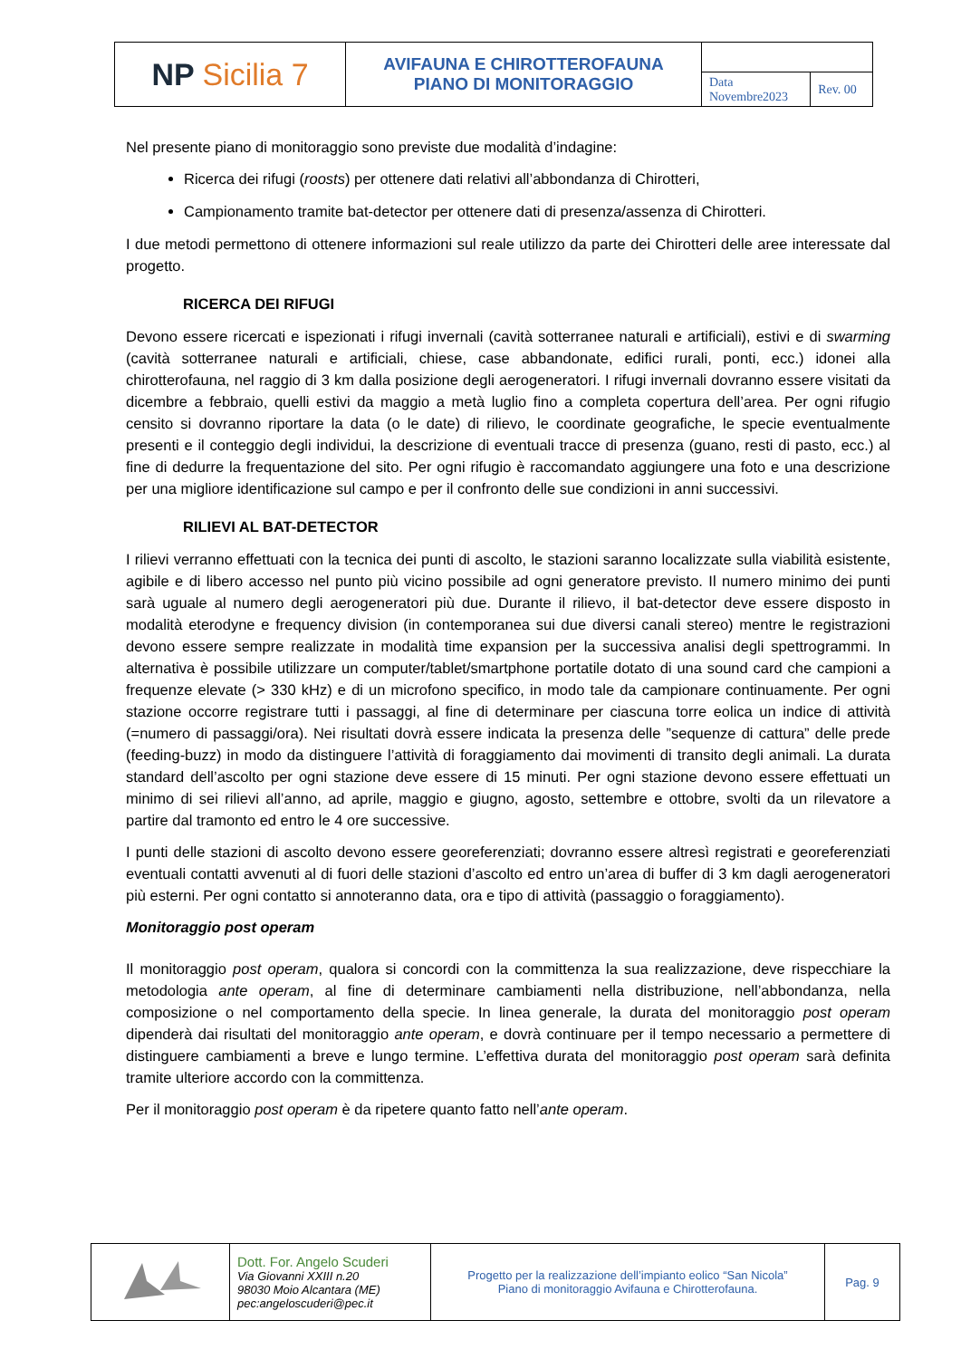| NP Sicilia 7 | AVIFAUNA E CHIROTTEROFAUNA PIANO DI MONITORAGGIO | | |
| | | Data Novembre2023 | Rev. 00 |
Nel presente piano di monitoraggio sono previste due modalità d’indagine:
Ricerca dei rifugi (roosts) per ottenere dati relativi all’abbondanza di Chirotteri,
Campionamento tramite bat-detector per ottenere dati di presenza/assenza di Chirotteri.
I due metodi permettono di ottenere informazioni sul reale utilizzo da parte dei Chirotteri delle aree interessate dal progetto.
RICERCA DEI RIFUGI
Devono essere ricercati e ispezionati i rifugi invernali (cavità sotterranee naturali e artificiali), estivi e di swarming (cavità sotterranee naturali e artificiali, chiese, case abbandonate, edifici rurali, ponti, ecc.) idonei alla chirotterofauna, nel raggio di 3 km dalla posizione degli aerogeneratori. I rifugi invernali dovranno essere visitati da dicembre a febbraio, quelli estivi da maggio a metà luglio fino a completa copertura dell’area. Per ogni rifugio censito si dovranno riportare la data (o le date) di rilievo, le coordinate geografiche, le specie eventualmente presenti e il conteggio degli individui, la descrizione di eventuali tracce di presenza (guano, resti di pasto, ecc.) al fine di dedurre la frequentazione del sito. Per ogni rifugio è raccomandato aggiungere una foto e una descrizione per una migliore identificazione sul campo e per il confronto delle sue condizioni in anni successivi.
RILIEVI AL BAT-DETECTOR
I rilievi verranno effettuati con la tecnica dei punti di ascolto, le stazioni saranno localizzate sulla viabilità esistente, agibile e di libero accesso nel punto più vicino possibile ad ogni generatore previsto. Il numero minimo dei punti sarà uguale al numero degli aerogeneratori più due. Durante il rilievo, il bat-detector deve essere disposto in modalità eterodyne e frequency division (in contemporanea sui due diversi canali stereo) mentre le registrazioni devono essere sempre realizzate in modalità time expansion per la successiva analisi degli spettrogrammi. In alternativa è possibile utilizzare un computer/tablet/smartphone portatile dotato di una sound card che campioni a frequenze elevate (> 330 kHz) e di un microfono specifico, in modo tale da campionare continuamente. Per ogni stazione occorre registrare tutti i passaggi, al fine di determinare per ciascuna torre eolica un indice di attività (=numero di passaggi/ora). Nei risultati dovrà essere indicata la presenza delle ”sequenze di cattura” delle prede (feeding-buzz) in modo da distinguere l’attività di foraggiamento dai movimenti di transito degli animali. La durata standard dell’ascolto per ogni stazione deve essere di 15 minuti. Per ogni stazione devono essere effettuati un minimo di sei rilievi all’anno, ad aprile, maggio e giugno, agosto, settembre e ottobre, svolti da un rilevatore a partire dal tramonto ed entro le 4 ore successive.
I punti delle stazioni di ascolto devono essere georeferenziati; dovranno essere altresì registrati e georeferenziati eventuali contatti avvenuti al di fuori delle stazioni d’ascolto ed entro un’area di buffer di 3 km dagli aerogeneratori più esterni. Per ogni contatto si annoteranno data, ora e tipo di attività (passaggio o foraggiamento).
Monitoraggio post operam
Il monitoraggio post operam, qualora si concordi con la committenza la sua realizzazione, deve rispecchiare la metodologia ante operam, al fine di determinare cambiamenti nella distribuzione, nell’abbondanza, nella composizione o nel comportamento della specie. In linea generale, la durata del monitoraggio post operam dipenderà dai risultati del monitoraggio ante operam, e dovrà continuare per il tempo necessario a permettere di distinguere cambiamenti a breve e lungo termine. L’effettiva durata del monitoraggio post operam sarà definita tramite ulteriore accordo con la committenza.
Per il monitoraggio post operam è da ripetere quanto fatto nell’ante operam.
| | Dott. For. Angelo Scuderi Via Giovanni XXIII n.20 98030 Moio Alcantara (ME) pec:angeloscuderi@pec.it | Progetto per la realizzazione dell’impianto eolico “San Nicola” Piano di monitoraggio Avifauna e Chirotterofauna. | Pag. 9 |